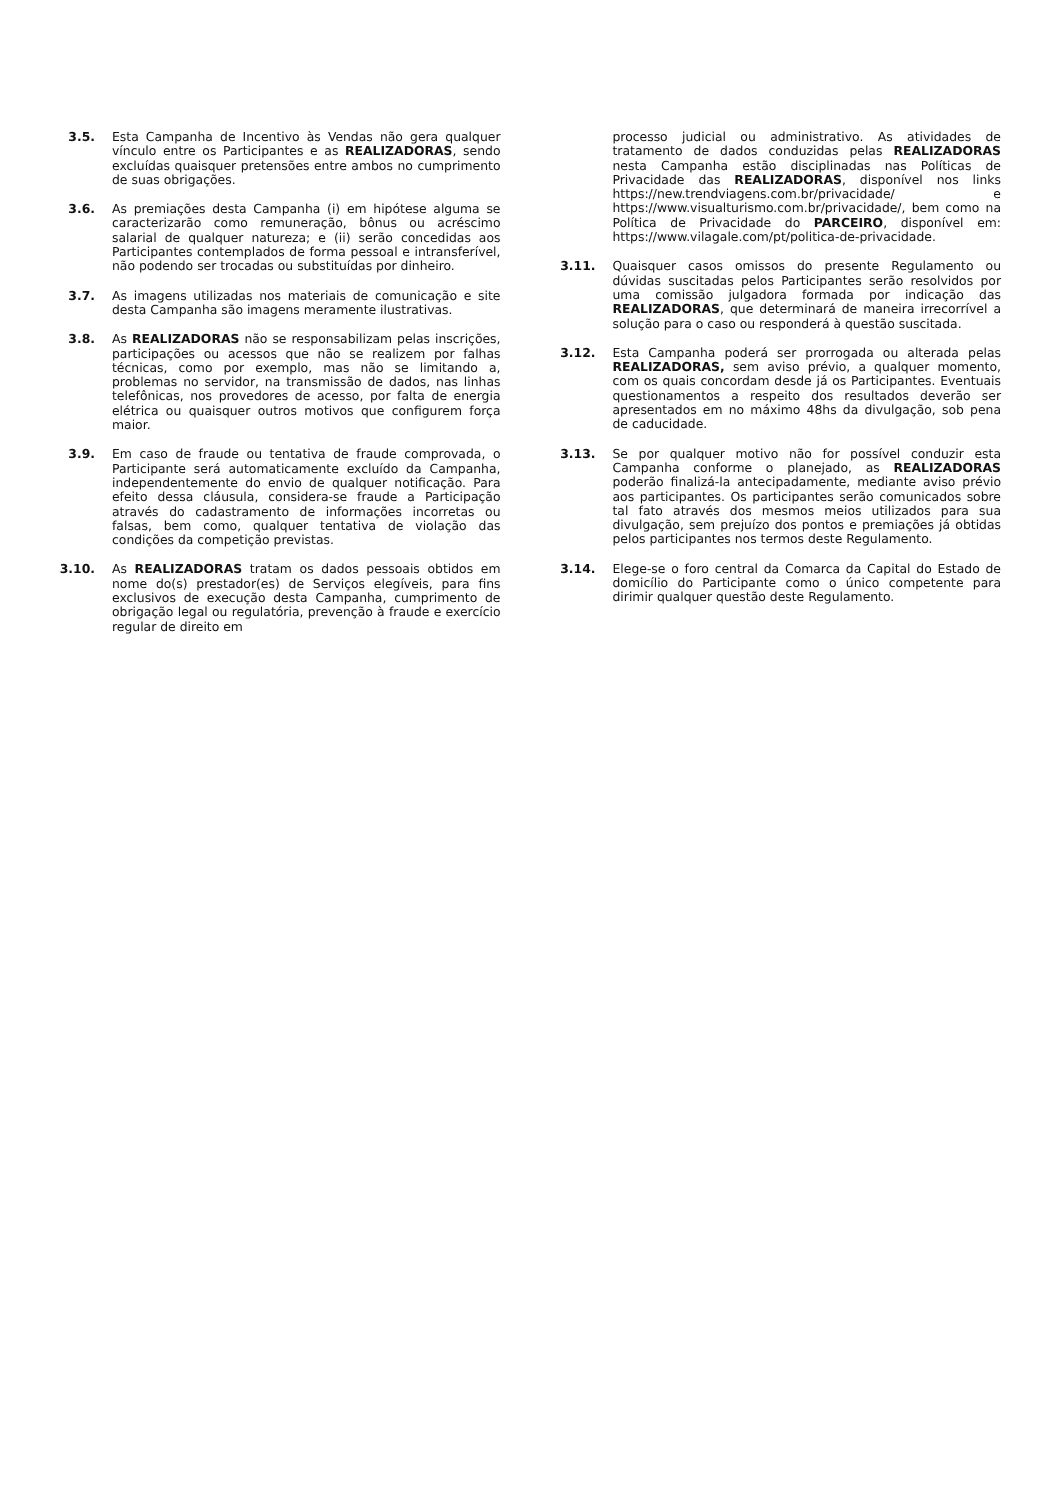3.5. Esta Campanha de Incentivo às Vendas não gera qualquer vínculo entre os Participantes e as REALIZADORAS, sendo excluídas quaisquer pretensões entre ambos no cumprimento de suas obrigações.
3.6. As premiações desta Campanha (i) em hipótese alguma se caracterizarão como remuneração, bônus ou acréscimo salarial de qualquer natureza; e (ii) serão concedidas aos Participantes contemplados de forma pessoal e intransferível, não podendo ser trocadas ou substituídas por dinheiro.
3.7. As imagens utilizadas nos materiais de comunicação e site desta Campanha são imagens meramente ilustrativas.
3.8. As REALIZADORAS não se responsabilizam pelas inscrições, participações ou acessos que não se realizem por falhas técnicas, como por exemplo, mas não se limitando a, problemas no servidor, na transmissão de dados, nas linhas telefônicas, nos provedores de acesso, por falta de energia elétrica ou quaisquer outros motivos que configurem força maior.
3.9. Em caso de fraude ou tentativa de fraude comprovada, o Participante será automaticamente excluído da Campanha, independentemente do envio de qualquer notificação. Para efeito dessa cláusula, considera-se fraude a Participação através do cadastramento de informações incorretas ou falsas, bem como, qualquer tentativa de violação das condições da competição previstas.
3.10. As REALIZADORAS tratam os dados pessoais obtidos em nome do(s) prestador(es) de Serviços elegíveis, para fins exclusivos de execução desta Campanha, cumprimento de obrigação legal ou regulatória, prevenção à fraude e exercício regular de direito em
processo judicial ou administrativo. As atividades de tratamento de dados conduzidas pelas REALIZADORAS nesta Campanha estão disciplinadas nas Políticas de Privacidade das REALIZADORAS, disponível nos links https://new.trendviagens.com.br/privacidade/ e https://www.visualturismo.com.br/privacidade/, bem como na Política de Privacidade do PARCEIRO, disponível em: https://www.vilagale.com/pt/politica-de-privacidade.
3.11. Quaisquer casos omissos do presente Regulamento ou dúvidas suscitadas pelos Participantes serão resolvidos por uma comissão julgadora formada por indicação das REALIZADORAS, que determinará de maneira irrecorrível a solução para o caso ou responderá à questão suscitada.
3.12. Esta Campanha poderá ser prorrogada ou alterada pelas REALIZADORAS, sem aviso prévio, a qualquer momento, com os quais concordam desde já os Participantes. Eventuais questionamentos a respeito dos resultados deverão ser apresentados em no máximo 48hs da divulgação, sob pena de caducidade.
3.13. Se por qualquer motivo não for possível conduzir esta Campanha conforme o planejado, as REALIZADORAS poderão finalizá-la antecipadamente, mediante aviso prévio aos participantes. Os participantes serão comunicados sobre tal fato através dos mesmos meios utilizados para sua divulgação, sem prejuízo dos pontos e premiações já obtidas pelos participantes nos termos deste Regulamento.
3.14. Elege-se o foro central da Comarca da Capital do Estado de domicílio do Participante como o único competente para dirimir qualquer questão deste Regulamento.